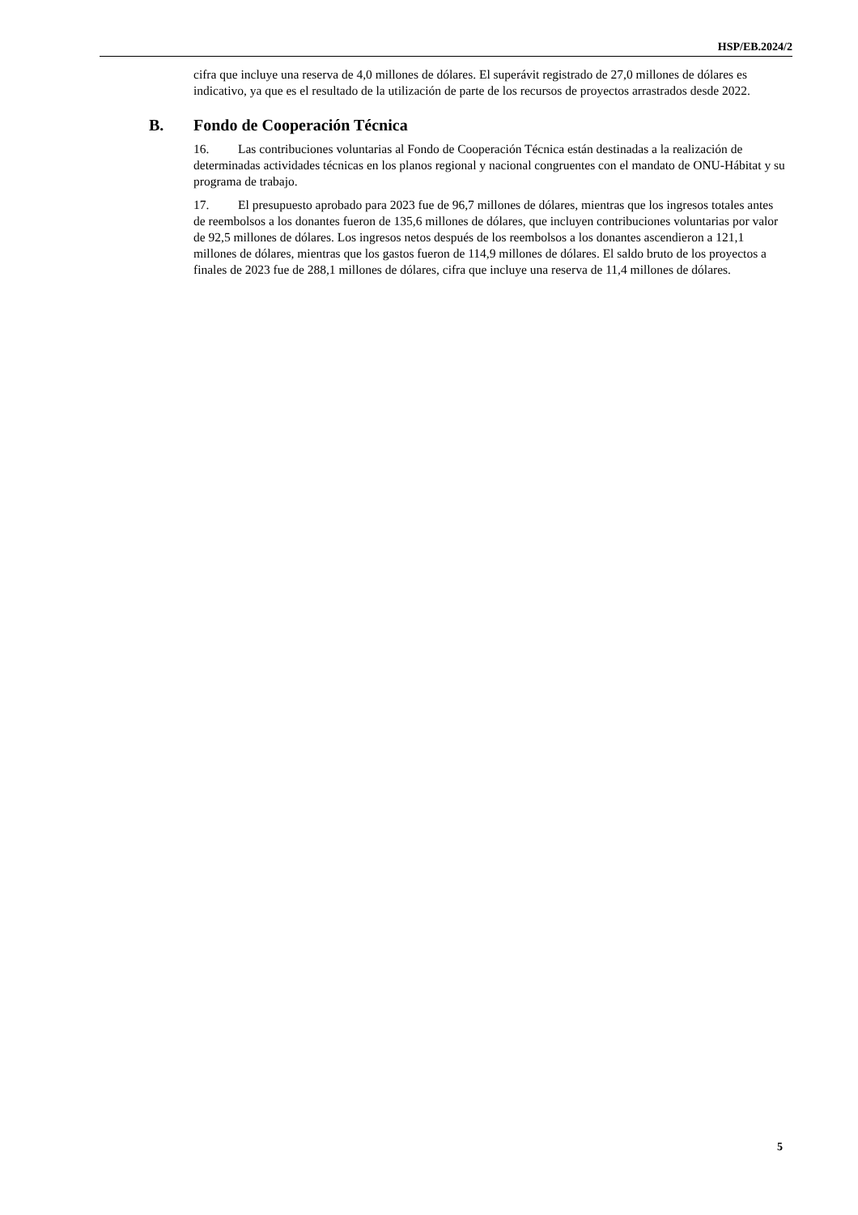HSP/EB.2024/2
cifra que incluye una reserva de 4,0 millones de dólares. El superávit registrado de 27,0 millones de dólares es indicativo, ya que es el resultado de la utilización de parte de los recursos de proyectos arrastrados desde 2022.
B. Fondo de Cooperación Técnica
16. Las contribuciones voluntarias al Fondo de Cooperación Técnica están destinadas a la realización de determinadas actividades técnicas en los planos regional y nacional congruentes con el mandato de ONU-Hábitat y su programa de trabajo.
17. El presupuesto aprobado para 2023 fue de 96,7 millones de dólares, mientras que los ingresos totales antes de reembolsos a los donantes fueron de 135,6 millones de dólares, que incluyen contribuciones voluntarias por valor de 92,5 millones de dólares. Los ingresos netos después de los reembolsos a los donantes ascendieron a 121,1 millones de dólares, mientras que los gastos fueron de 114,9 millones de dólares. El saldo bruto de los proyectos a finales de 2023 fue de 288,1 millones de dólares, cifra que incluye una reserva de 11,4 millones de dólares.
5